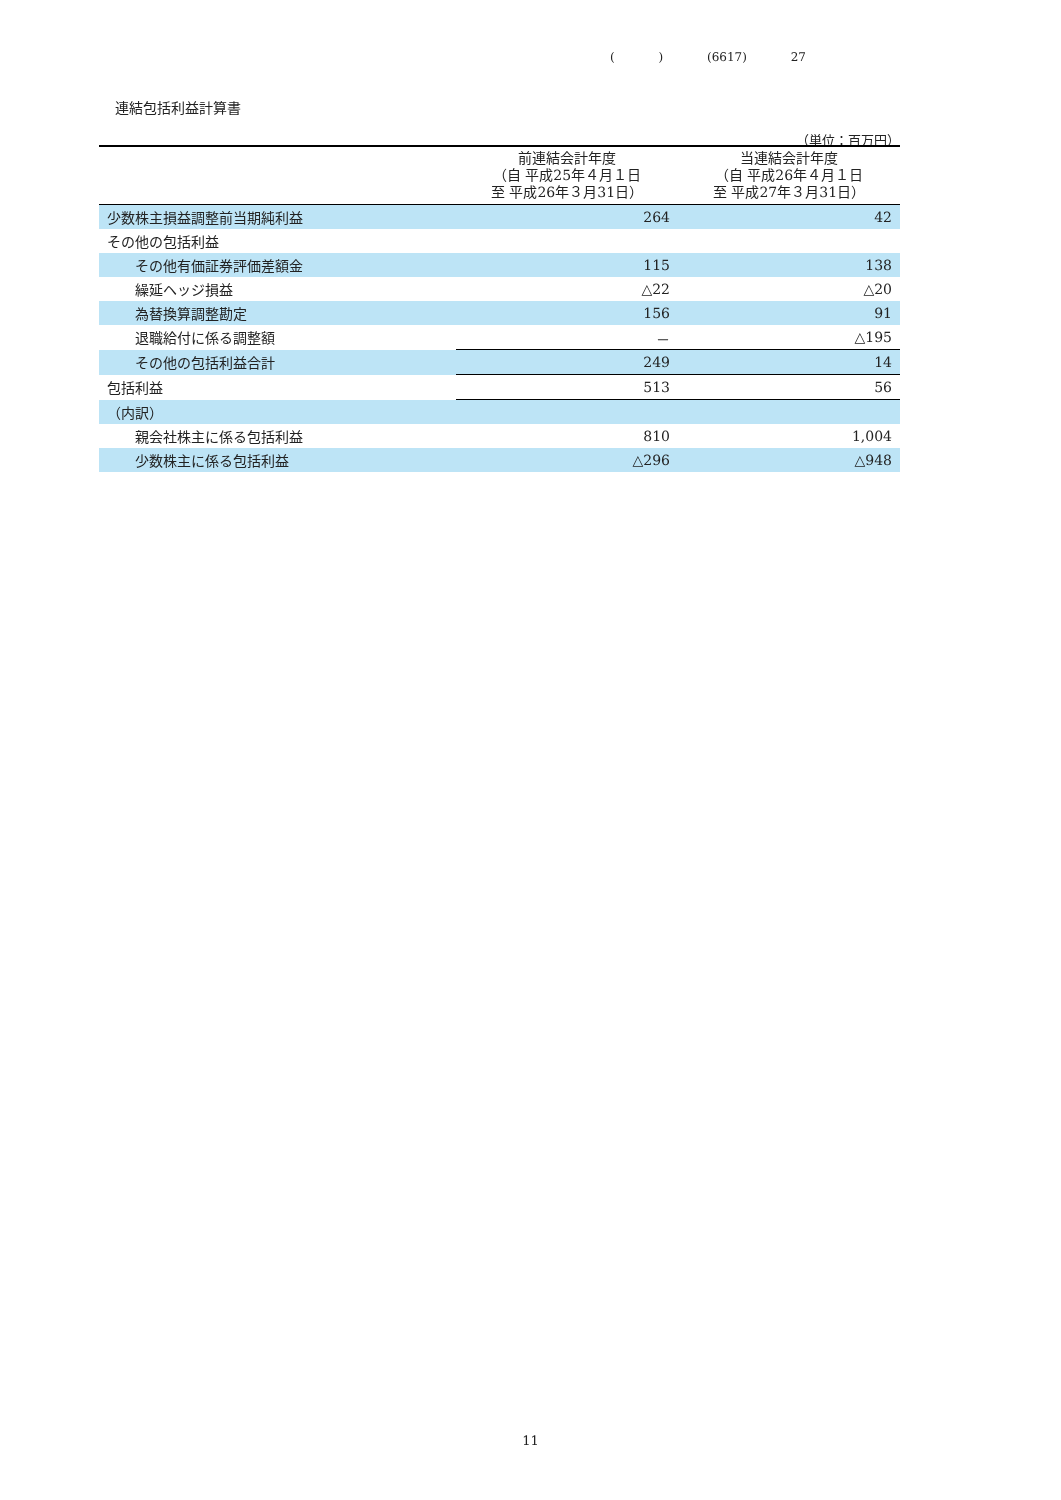( ) (6617) 27
連結包括利益計算書
（単位：百万円）
| | 前連結会計年度 （自 平成25年４月１日 至 平成26年３月31日） | 当連結会計年度 （自 平成26年４月１日 至 平成27年３月31日） |
| --- | --- | --- |
| 少数株主損益調整前当期純利益 | 264 | 42 |
| その他の包括利益 | | |
| その他有価証券評価差額金 | 115 | 138 |
| 繰延ヘッジ損益 | △22 | △20 |
| 為替換算調整勘定 | 156 | 91 |
| 退職給付に係る調整額 | － | △195 |
| その他の包括利益合計 | 249 | 14 |
| 包括利益 | 513 | 56 |
| （内訳） | | |
| 親会社株主に係る包括利益 | 810 | 1,004 |
| 少数株主に係る包括利益 | △296 | △948 |
11